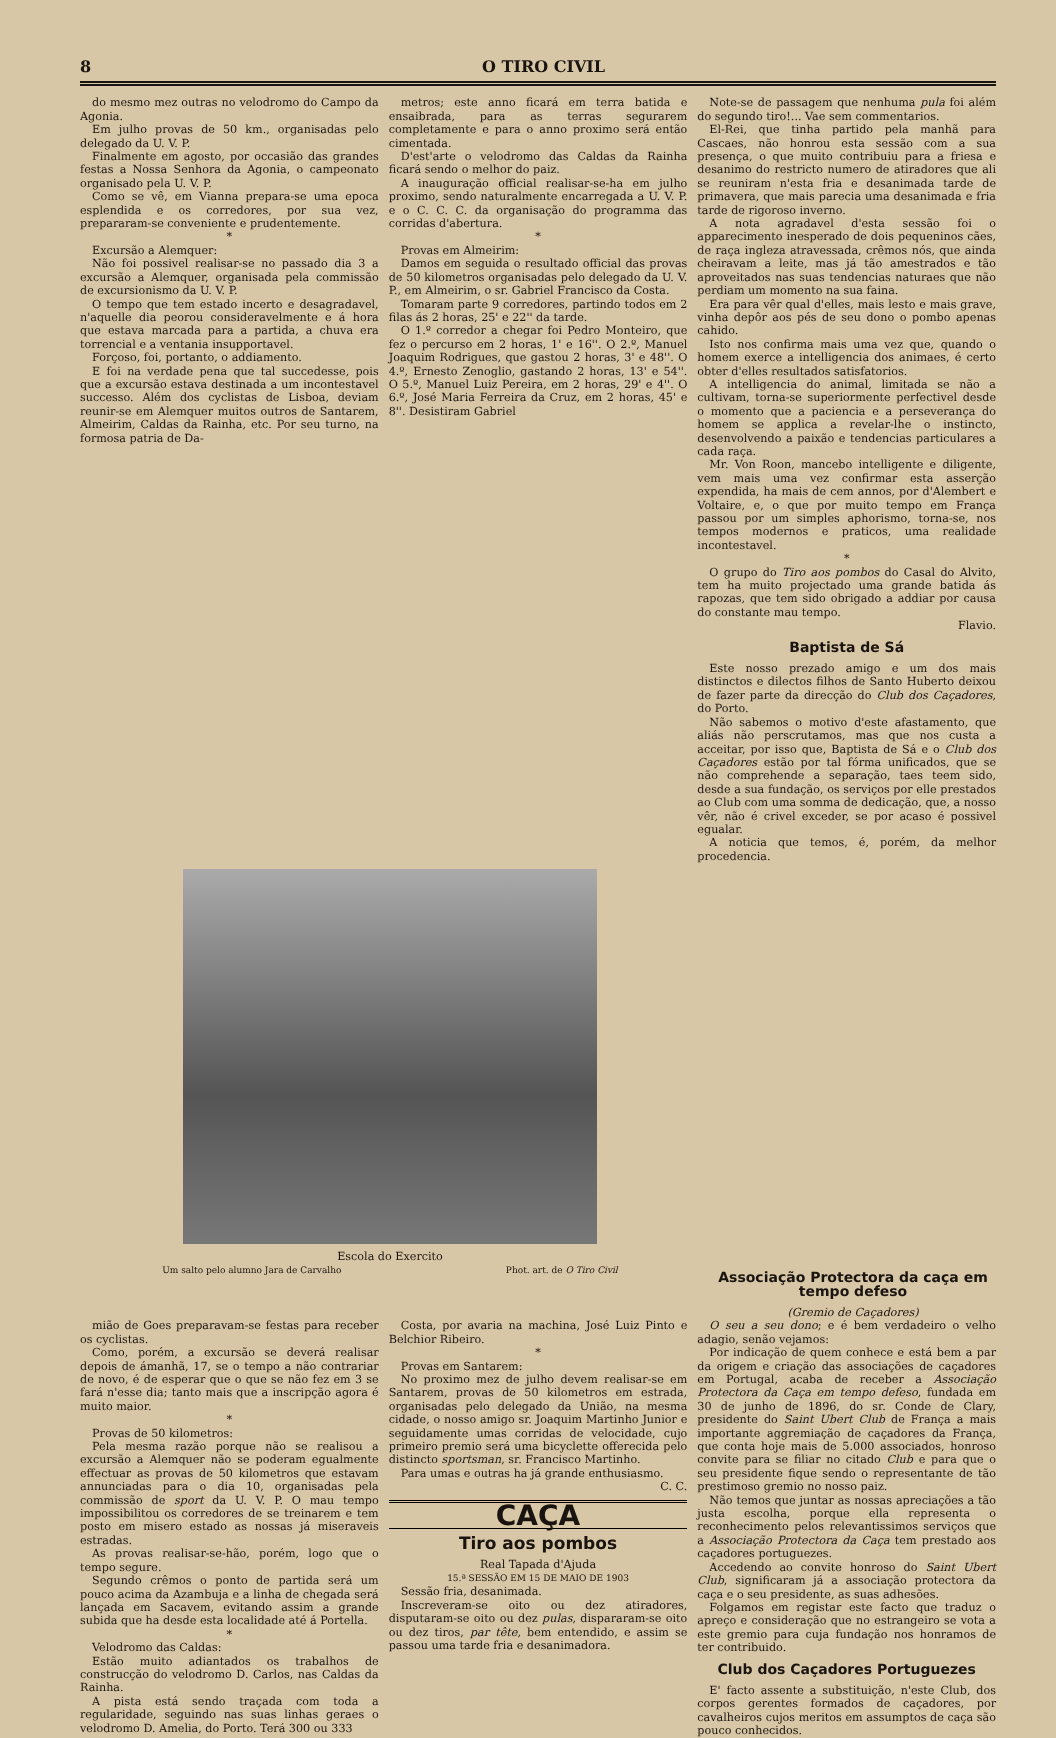8 O TIRO CIVIL
do mesmo mez outras no velodromo do Campo da Agonia.
Em julho provas de 50 km., organisadas pelo delegado da U. V. P.
Finalmente em agosto, por occasião das grandes festas a Nossa Senhora da Agonia, o campeonato organisado pela U. V. P.
Como se vê, em Vianna prepara-se uma epoca esplendida e os corredores, por sua vez, prepararam-se conveniente e prudentemente.
*
Excursão a Alemquer:
Não foi possivel realisar-se no passado dia 3 a excursão a Alemquer, organisada pela commissão de excursionismo da U. V. P.
O tempo que tem estado incerto e desagradavel, n'aquelle dia peorou consideravelmente e á hora que estava marcada para a partida, a chuva era torrencial e a ventania insupportavel.
Forçoso, foi, portanto, o addiamento.
E foi na verdade pena que tal succedesse, pois que a excursão estava destinada a um incontestavel successo. Além dos cyclistas de Lisboa, deviam reunir-se em Alemquer muitos outros de Santarem, Almeirim, Caldas da Rainha, etc. Por seu turno, na formosa patria de Da-
metros; este anno ficará em terra batida e ensaibrada, para as terras segurarem completamente e para o anno proximo será então cimentada.
D'est'arte o velodromo das Caldas da Rainha ficará sendo o melhor do paiz.
A inauguração official realisar-se-ha em julho proximo, sendo naturalmente encarregada a U. V. P. e o C. C. C. da organisação do programma das corridas d'abertura.
*
Provas em Almeirim:
Damos em seguida o resultado official das provas de 50 kilometros organisadas pelo delegado da U. V. P., em Almeirim, o sr. Gabriel Francisco da Costa.
Tomaram parte 9 corredores, partindo todos em 2 filas ás 2 horas, 25' e 22'' da tarde.
O 1.º corredor a chegar foi Pedro Monteiro, que fez o percurso em 2 horas, 1' e 16''. O 2.º, Manuel Joaquim Rodrigues, que gastou 2 horas, 3' e 48''. O 4.º, Ernesto Zenoglio, gastando 2 horas, 13' e 54''. O 5.º, Manuel Luiz Pereira, em 2 horas, 29' e 4''. O 6.º, José Maria Ferreira da Cruz, em 2 horas, 45' e 8''. Desistiram Gabriel
Note-se de passagem que nenhuma pula foi além do segundo tiro!... Vae sem commentarios.
El-Rei, que tinha partido pela manhã para Cascaes, não honrou esta sessão com a sua presença, o que muito contribuiu para a friesa e desanimo do restricto numero de atiradores que ali se reuniram n'esta fria e desanimada tarde de primavera, que mais parecia uma desanimada e fria tarde de rigoroso inverno.
A nota agradavel d'esta sessão foi o apparecimento inesperado de dois pequeninos cães, de raça ingleza atravessada, crêmos nós, que ainda cheiravam a leite, mas já tão amestrados e tão aproveitados nas suas tendencias naturaes que não perdiam um momento na sua faina.
Era para vêr qual d'elles, mais lesto e mais grave, vinha depôr aos pés de seu dono o pombo apenas cahido.
Isto nos confirma mais uma vez que, quando o homem exerce a intelligencia dos animaes, é certo obter d'elles resultados satisfatorios.
A intelligencia do animal, limitada se não a cultivam, torna-se superiormente perfectivel desde o momento que a paciencia e a perseverança do homem se applica a revelar-lhe o instincto, desenvolvendo a paixão e tendencias particulares a cada raça.
Mr. Von Roon, mancebo intelligente e diligente, vem mais uma vez confirmar esta asserção expendida, ha mais de cem annos, por d'Alembert e Voltaire, e, o que por muito tempo em França passou por um simples aphorismo, torna-se, nos tempos modernos e praticos, uma realidade incontestavel.
*
O grupo do Tiro aos pombos do Casal do Alvito, tem ha muito projectado uma grande batida ás rapozas, que tem sido obrigado a addiar por causa do constante mau tempo.
Flavio.
Baptista de Sá
Este nosso prezado amigo e um dos mais distinctos e dilectos filhos de Santo Huberto deixou de fazer parte da direcção do Club dos Caçadores, do Porto.
Não sabemos o motivo d'este afastamento, que aliás não perscrutamos, mas que nos custa a acceitar, por isso que, Baptista de Sá e o Club dos Caçadores estão por tal fórma unificados, que se não comprehende a separação, taes teem sido, desde a sua fundação, os serviços por elle prestados ao Club com uma somma de dedicação, que, a nosso vêr, não é crivel exceder, se por acaso é possivel egualar.
A noticia que temos, é, porém, da melhor procedencia.
Escola do Exercito
Um salto pelo alumno Jara de Carvalho Phot. art. de O Tiro Civil
Associação Protectora da caça em tempo defeso
(Gremio de Caçadores)
mião de Goes preparavam-se festas para receber os cyclistas.
Como, porém, a excursão se deverá realisar depois de ámanhã, 17, se o tempo a não contrariar de novo, é de esperar que o que se não fez em 3 se fará n'esse dia; tanto mais que a inscripção agora é muito maior.
*
Provas de 50 kilometros:
Pela mesma razão porque não se realisou a excursão a Alemquer não se poderam egualmente effectuar as provas de 50 kilometros que estavam annunciadas para o dia 10, organisadas pela commissão de sport da U. V. P. O mau tempo impossibilitou os corredores de se treinarem e tem posto em misero estado as nossas já miseraveis estradas.
As provas realisar-se-hão, porém, logo que o tempo segure.
Segundo crêmos o ponto de partida será um pouco acima da Azambuja e a linha de chegada será lançada em Sacavem, evitando assim a grande subida que ha desde esta localidade até á Portella.
*
Velodromo das Caldas:
Estão muito adiantados os trabalhos de construcção do velodromo D. Carlos, nas Caldas da Rainha.
A pista está sendo traçada com toda a regularidade, seguindo nas suas linhas geraes o velodromo D. Amelia, do Porto. Terá 300 ou 333
Costa, por avaria na machina, José Luiz Pinto e Belchior Ribeiro.
*
Provas em Santarem:
No proximo mez de julho devem realisar-se em Santarem, provas de 50 kilometros em estrada, organisadas pelo delegado da União, na mesma cidade, o nosso amigo sr. Joaquim Martinho Junior e seguidamente umas corridas de velocidade, cujo primeiro premio será uma bicyclette offerecida pelo distincto sportsman, sr. Francisco Martinho.
Para umas e outras ha já grande enthusiasmo.
C. C.
CAÇA
Tiro aos pombos
Real Tapada d'Ajuda
15.ª SESSÃO EM 15 DE MAIO DE 1903
Sessão fria, desanimada.
Inscreveram-se oito ou dez atiradores, disputaram-se oito ou dez pulas, dispararam-se oito ou dez tiros, par tête, bem entendido, e assim se passou uma tarde fria e desanimadora.
O seu a seu dono; e é bem verdadeiro o velho adagio, senão vejamos:
Por indicação de quem conhece e está bem a par da origem e criação das associações de caçadores em Portugal, acaba de receber a Associação Protectora da Caça em tempo defeso, fundada em 30 de junho de 1896, do sr. Conde de Clary, presidente do Saint Ubert Club de França a mais importante aggremiação de caçadores da França, que conta hoje mais de 5.000 associados, honroso convite para se filiar no citado Club e para que o seu presidente fique sendo o representante de tão prestimoso gremio no nosso paiz.
Não temos que juntar as nossas apreciações a tão justa escolha, porque ella representa o reconhecimento pelos relevantissimos serviços que a Associação Protectora da Caça tem prestado aos caçadores portuguezes.
Accedendo ao convite honroso do Saint Ubert Club, significaram já a associação protectora da caça e o seu presidente, as suas adhesões.
Folgamos em registar este facto que traduz o apreço e consideração que no estrangeiro se vota a este gremio para cuja fundação nos honramos de ter contribuido.
Club dos Caçadores Portuguezes
E' facto assente a substituição, n'este Club, dos corpos gerentes formados de caçadores, por cavalheiros cujos meritos em assumptos de caça são pouco conhecidos.